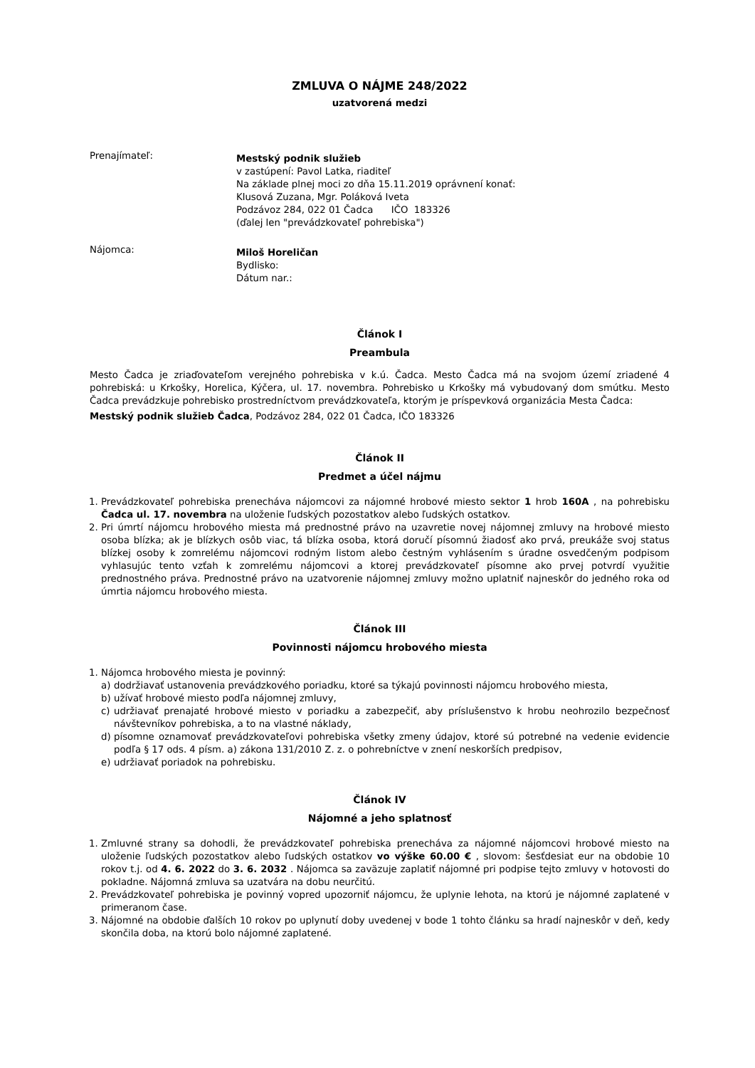ZMLUVA O NÁJME 248/2022
uzatvorená medzi
Prenajímateľ:
Mestský podnik služieb
v zastúpení: Pavol Latka, riaditeľ
Na základe plnej moci zo dňa 15.11.2019 oprávnení konať:
Klusová Zuzana, Mgr. Poláková Iveta
Podzávoz 284, 022 01 Čadca IČO 183326
(ďalej len "prevádzkovateľ pohrebiska")
Nájomca:
Miloš Horeličan
Bydlisko:
Dátum nar.:
Článok I
Preambula
Mesto Čadca je zriaďovateľom verejného pohrebiska v k.ú. Čadca. Mesto Čadca má na svojom území zriadené 4 pohrebiská: u Krkošky, Horelica, Kýčera, ul. 17. novembra. Pohrebisko u Krkošky má vybudovaný dom smútku. Mesto Čadca prevádzkuje pohrebisko prostredníctvom prevádzkovateľa, ktorým je príspevková organizácia Mesta Čadca:
Mestský podnik služieb Čadca, Podzávoz 284, 022 01 Čadca, IČO 183326
Článok II
Predmet a účel nájmu
1. Prevádzkovateľ pohrebiska prenecháva nájomcovi za nájomné hrobové miesto sektor 1 hrob 160A , na pohrebisku Čadca ul. 17. novembra na uloženie ľudských pozostatkov alebo ľudských ostatkov.
2. Pri úmrtí nájomcu hrobového miesta má prednostné právo na uzavretie novej nájomnej zmluvy na hrobové miesto osoba blízka; ak je blízkych osôb viac, tá blízka osoba, ktorá doručí písomnú žiadosť ako prvá, preukáže svoj status blízkej osoby k zomrelému nájomcovi rodným listom alebo čestným vyhlásením s úradne osvedčeným podpisom vyhlasujúc tento vzťah k zomrelému nájomcovi a ktorej prevádzkovateľ písomne ako prvej potvrdí využitie prednostného práva. Prednostné právo na uzatvorenie nájomnej zmluvy možno uplatniť najneskôr do jedného roka od úmrtia nájomcu hrobového miesta.
Článok III
Povinnosti nájomcu hrobového miesta
1. Nájomca hrobového miesta je povinný:
a) dodržiavať ustanovenia prevádzkového poriadku, ktoré sa týkajú povinnosti nájomcu hrobového miesta,
b) užívať hrobové miesto podľa nájomnej zmluvy,
c) udržiavať prenajaté hrobové miesto v poriadku a zabezpečiť, aby príslušenstvo k hrobu neohrozilo bezpečnosť návštevníkov pohrebiska, a to na vlastné náklady,
d) písomne oznamovať prevádzkovateľovi pohrebiska všetky zmeny údajov, ktoré sú potrebné na vedenie evidencie podľa § 17 ods. 4 písm. a) zákona 131/2010 Z. z. o pohrebníctve v znení neskorších predpisov,
e) udržiavať poriadok na pohrebisku.
Článok IV
Nájomné a jeho splatnosť
1. Zmluvné strany sa dohodli, že prevádzkovateľ pohrebiska prenecháva za nájomné nájomcovi hrobové miesto na uloženie ľudských pozostatkov alebo ľudských ostatkov vo výške 60.00 € , slovom: šesťdesiat eur na obdobie 10 rokov t.j. od 4. 6. 2022 do 3. 6. 2032 . Nájomca sa zaväzuje zaplatiť nájomné pri podpise tejto zmluvy v hotovosti do pokladne. Nájomná zmluva sa uzatvára na dobu neurčitú.
2. Prevádzkovateľ pohrebiska je povinný vopred upozorniť nájomcu, že uplynie lehota, na ktorú je nájomné zaplatené v primeranom čase.
3. Nájomné na obdobie ďalších 10 rokov po uplynutí doby uvedenej v bode 1 tohto článku sa hradí najneskôr v deň, kedy skončila doba, na ktorú bolo nájomné zaplatené.